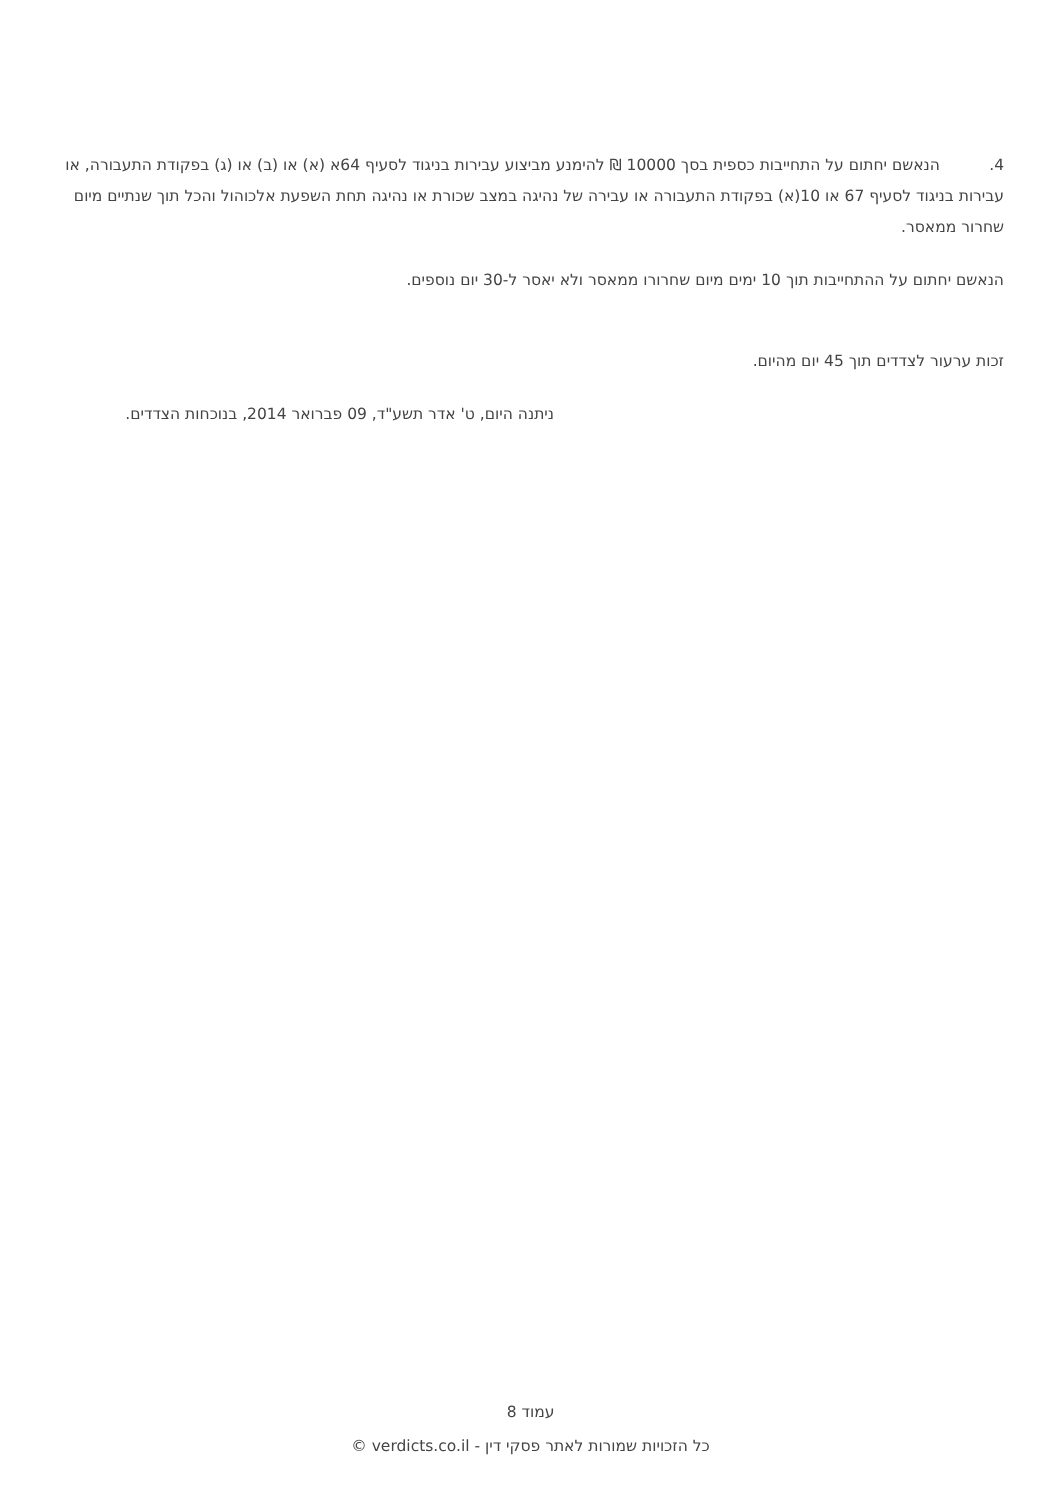4. הנאשם יחתום על התחייבות כספית בסך 10000 ₪ להימנע מביצוע עבירות בניגוד לסעיף 64א (א) או (ב) או (ג) בפקודת התעבורה, או עבירות בניגוד לסעיף 67 או 10(א) בפקודת התעבורה או עבירה של נהיגה במצב שכורת או נהיגה תחת השפעת אלכוהול והכל תוך שנתיים מיום שחרור ממאסר.
הנאשם יחתום על ההתחייבות תוך 10 ימים מיום שחרורו ממאסר ולא יאסר ל-30 יום נוספים.
זכות ערעור לצדדים תוך 45 יום מהיום.
ניתנה היום, ט' אדר תשע"ד, 09 פברואר 2014, בנוכחות הצדדים.
עמוד 8
כל הזכויות שמורות לאתר פסקי דין - verdicts.co.il ©